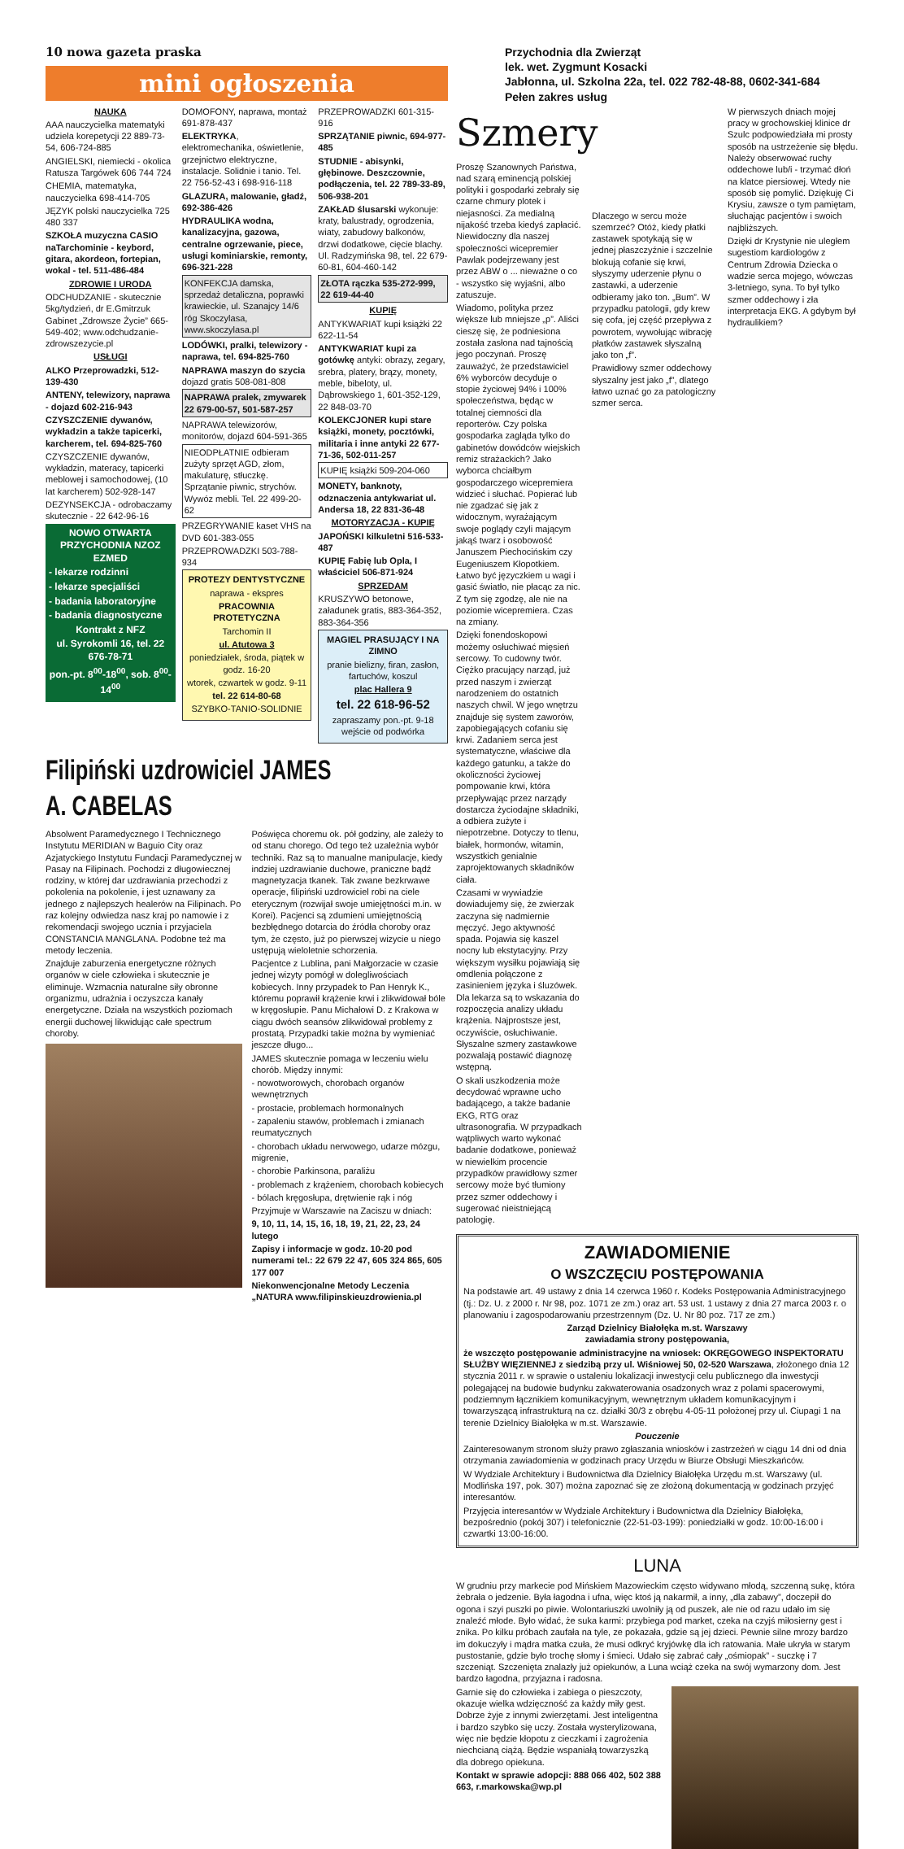10 nowa gazeta praska
mini ogłoszenia
NAUKA
AAA nauczycielka matematyki udziela korepetycji 22 889-73-54, 606-724-885
ANGIELSKI, niemiecki - okolica Ratusza Targówek 606 744 724
CHEMIA, matematyka, nauczycielka 698-414-705
JĘZYK polski nauczycielka 725 480 337
SZKOŁA muzyczna CASIO naTarchominie - keybord, gitara, akordeon, fortepian, wokal - tel. 511-486-484
ZDROWIE I URODA
ODCHUDZANIE - skutecznie 5kg/tydzień, dr E.Gmitrzuk Gabinet „Zdrowsze Życie” 665-549-402; www.odchudzanie-zdrowszezycie.pl
USŁUGI
ALKO Przeprowadzki, 512-139-430
ANTENY, telewizory, naprawa - dojazd 602-216-943
CZYSZCZENIE dywanów, wykładzin a także tapicerki, karcherem, tel. 694-825-760
CZYSZCZENIE dywanów, wykładzin, materacy, tapicerki meblowej i samochodowej, (10 lat karcherem) 502-928-147
DEZYNSEKCJA - odrobaczamy skutecznie - 22 642-96-16
NOWO OTWARTA PRZYCHODNIA NZOZ EZMED
- lekarze rodzinni
- lekarze specjaliści
- badania laboratoryjne
- badania diagnostyczne
Kontrakt z NFZ
ul. Syrokomli 16, tel. 22 676-78-71
pon.-pt. 8<sup>00</sup>-18<sup>00</sup>, sob. 8<sup>00</sup>-14<sup>00</sup>
DOMOFONY, naprawa, montaż 691-878-437
ELEKTRYKA, elektromechanika, oświetlenie, grzejnictwo elektryczne, instalacje. Solidnie i tanio. Tel. 22 756-52-43 i 698-916-118
GLAZURA, malowanie, gładź, 692-386-426
HYDRAULIKA wodna, kanalizacyjna, gazowa, centralne ogrzewanie, piece, usługi kominiarskie, remonty, 696-321-228
KONFEKCJA damska, sprzedaż detaliczna, poprawki krawieckie, ul. Szanajcy 14/6 róg Skoczylasa, www.skoczylasa.pl
LODÓWKI, pralki, telewizory - naprawa, tel. 694-825-760
NAPRAWA maszyn do szycia dojazd gratis 508-081-808
NAPRAWA pralek, zmywarek 22 679-00-57, 501-587-257
NAPRAWA telewizorów, monitorów, dojazd 604-591-365
NIEODPŁATNIE odbieram zużyty sprzęt AGD, złom, makulaturę, stłuczkę. Sprzątanie piwnic, strychów. Wywóz mebli. Tel. 22 499-20-62
PRZEGRYWANIE kaset VHS na DVD 601-383-055
PRZEPROWADZKI 503-788-934
PROTEZY DENTYSTYCZNE
naprawa - ekspres
PRACOWNIA PROTETYCZNA
Tarchomin II
ul. Atutowa 3
poniedziałek, środa, piątek w godz. 16-20
wtorek, czwartek w godz. 9-11
tel. 22 614-80-68
SZYBKO-TANIO-SOLIDNIE
PRZEPROWADZKI 601-315-916
SPRZĄTANIE piwnic, 694-977-485
STUDNIE - abisynki, głębinowe. Deszczownie, podłączenia, tel. 22 789-33-89, 506-938-201
ZAKŁAD ślusarski wykonuje: kraty, balustrady, ogrodzenia, wiaty, zabudowy balkonów, drzwi dodatkowe, cięcie blachy. Ul. Radzymińska 98, tel. 22 679-60-81, 604-460-142
ZŁOTA rączka 535-272-999, 22 619-44-40
KUPIĘ
ANTYKWARIAT kupi książki 22 622-11-54
ANTYKWARIAT kupi za gotówkę antyki: obrazy, zegary, srebra, platery, brązy, monety, meble, bibeloty, ul. Dąbrowskiego 1, 601-352-129, 22 848-03-70
KOLEKCJONER kupi stare książki, monety, pocztówki, militaria i inne antyki 22 677-71-36, 502-011-257
KUPIĘ książki 509-204-060
MONETY, banknoty, odznaczenia antykwariat ul. Andersa 18, 22 831-36-48
MOTORYZACJA - KUPIĘ
JAPOŃSKI kilkuletni 516-533-487
KUPIĘ Fabię lub Opla, I właściciel 506-871-924
SPRZEDAM
KRUSZYWO betonowe, załadunek gratis, 883-364-352, 883-364-356
MAGIEL PRASUJĄCY I NA ZIMNO
pranie bielizny, firan, zasłon, fartuchów, koszul
plac Hallera 9
tel. 22 618-96-52
zapraszamy pon.-pt. 9-18 wejście od podwórka
Filipiński uzdrowiciel JAMES A. CABELAS
Absolwent Paramedycznego I Technicznego Instytutu MERIDIAN w Baguio City oraz Azjatyckiego Instytutu Fundacji Paramedycznej w Pasay na Filipinach. Pochodzi z długowiecznej rodziny, w której dar uzdrawiania przechodzi z pokolenia na pokolenie, i jest uznawany za jednego z najlepszych healerów na Filipinach. Po raz kolejny odwiedza nasz kraj po namowie i z rekomendacji swojego ucznia i przyjaciela CONSTANCIA MANGLANA. Podobne też ma metody leczenia.
Znajduje zaburzenia energetyczne różnych organów w ciele człowieka i skutecznie je eliminuje. Wzmacnia naturalne siły obronne organizmu, udrażnia i oczyszcza kanały energetyczne. Działa na wszystkich poziomach energii duchowej likwidując całe spectrum choroby.
Poświęca choremu ok. pół godziny, ale zależy to od stanu chorego. Od tego też uzależnia wybór techniki. Raz są to manualne manipulacje, kiedy indziej uzdrawianie duchowe, pranicznе bądź magnetyzacja tkanek. Tak zwane bezkrwawe operacje, filipiński uzdrowiciel robi na ciele eterycznym (rozwijał swoje umiejętności m.in. w Korei). Pacjenci są zdumieni umiejętnością bezbłędnego dotarcia do źródła choroby oraz tym, że często, już po pierwszej wizycie u niego ustępują wieloletnie schorzenia.
Pacjentce z Lublina, pani Małgorzacie w czasie jednej wizyty pomógł w dolegliwościach kobiecych. Inny przypadek to Pan Henryk K., któremu poprawił krążenie krwi i zlikwidował bóle w kręgosłupie. Panu Michałowi D. z Krakowa w ciągu dwóch seansów zlikwidował problemy z prostatą. Przypadki takie można by wymieniać jeszcze długo...
JAMES skutecznie pomaga w leczeniu wielu chorób. Między innymi:
- nowotworowych, chorobach organów wewnętrznych
- prostacie, problemach hormonalnych
- zapaleniu stawów, problemach i zmianach reumatycznych
- chorobach układu nerwowego, udarze mózgu, migrenie,
- chorobie Parkinsona, paraliżu
- problemach z krążeniem, chorobach kobiecych
- bólach kręgosłupa, drętwienie rąk i nóg
Przyjmuje w Warszawie na Zaciszu w dniach:
9, 10, 11, 14, 15, 16, 18, 19, 21, 22, 23, 24 lutego
Zapisy i informacje w godz. 10-20 pod numerami tel.: 22 679 22 47, 605 324 865, 605 177 007
Niekonwencjonalne Metody Leczenia „NATURA www.filipinskieuzdrowienia.pl
Przychodnia dla Zwierząt
lek. wet. Zygmunt Kosacki
Jabłonna, ul. Szkolna 22a, tel. 022 782-48-88, 0602-341-684
Pełen zakres usług
Szmery
Proszę Szanownych Państwa, nad szarą eminencją polskiej polityki i gospodarki zebrały się czarne chmury plotek i niejasności. Za medialną nijakość trzeba kiedyś zapłacić. Niewidoczny dla naszej społeczności wicepremier Pawlak podejrzewany jest przez ABW o ... nieważne o co - wszystko się wyjaśni, albo zatuszuje.
Wiadomo, polityka przez większe lub mniejsze „p”. Aliści cieszę się, że podniesiona została zasłona nad tajnością jego poczynań. Proszę zauważyć, że przedstawiciel 6% wyborców decyduje o stopie życiowej 94% i 100% społeczeństwa, będąc w totalnej ciemności dla reporterów. Czy polska gospodarka zagląda tylko do gabinetów dowódców wiejskich remiz strażackich? Jako wyborca chciałbym gospodarczego wicepremiera widzieć i słuchać. Popierać lub nie zgadzać się jak z widocznym, wyrażającym swoje poglądy czyli mającym jakąś twarz i osobowość Januszem Piechocińskim czy Eugeniuszem Kłopotkiem. Łatwo być języczkiem u wagi i gasić światło, nie płacąc za nic. Z tym się zgodzę, ale nie na poziomie wicepremiera. Czas na zmiany.
Dzięki fonendoskopowi możemy osłuchiwać mięsień sercowy. To cudowny twór. Ciężko pracujący narząd, już przed naszym i zwierząt narodzeniem do ostatnich naszych chwil. W jego wnętrzu znajduje się system zaworów, zapobiegających cofaniu się krwi. Zadaniem serca jest systematyczne, właściwe dla każdego gatunku, a także do okoliczności życiowej pompowanie krwi, która przepływając przez narządy dostarcza życiodajne składniki, a odbiera zużyte i niepotrzebne. Dotyczy to tlenu, białek, hormonów, witamin, wszystkich genialnie zaprojektowanych składników ciała.
Czasami w wywiadzie dowiadujemy się, że zwierzak zaczyna się nadmiernie męczyć. Jego aktywność spada. Pojawia się kaszel nocny lub ekstytacyjny. Przy większym wysiłku pojawiają się omdlenia połączone z zasinieniem języka i śluzówek. Dla lekarza są to wskazania do rozpoczęcia analizy układu krążenia. Najprostsze jest, oczywiście, osłuchiwanie. Słyszalne szmery zastawkowe pozwalają postawić diagnozę wstępną.
O skali uszkodzenia może decydować wprawne ucho badającego, a także badanie EKG, RTG oraz ultrasonografia. W przypadkach wątpliwych warto wykonać badanie dodatkowe, ponieważ w niewielkim procencie przypadków prawidłowy szmer sercowy może być tłumiony przez szmer oddechowy i sugerować nieistniejącą patologię.
Dlaczego w sercu może szemrzeć? Otóż, kiedy płatki zastawek spotykają się w jednej płaszczyźnie i szczelnie blokują cofanie się krwi, słyszymy uderzenie płynu o zastawki, a uderzenie odbieramy jako ton. „Bum”. W przypadku patologii, gdy krew się cofa, jej część przepływa z powrotem, wywołując wibrację płatków zastawek słyszalną jako ton „f”.
Prawidłowy szmer oddechowy słyszalny jest jako „f”, dlatego łatwo uznać go za patologiczny szmer serca.
W pierwszych dniach mojej pracy w grochowskiej klinice dr Szulc podpowiedziała mi prosty sposób na ustrzeżenie się błędu. Należy obserwować ruchy oddechowe lub/i - trzymać dłoń na klatce piersiowej. Wtedy nie sposób się pomylić. Dziękuję Ci Krysiu, zawsze o tym pamiętam, słuchając pacjentów i swoich najbliższych.
Dzięki dr Krystynie nie uległem sugestiom kardiologów z Centrum Zdrowia Dziecka o wadzie serca mojego, wówczas 3-letniego, syna. To był tylko szmer oddechowy i zła interpretacja EKG. A gdybym był hydraulikiem?
ZAWIADOMIENIE
O WSZCZĘCIU POSTĘPOWANIA
Na podstawie art. 49 ustawy z dnia 14 czerwca 1960 r. Kodeks Postępowania Administracyjnego (tj.: Dz. U. z 2000 r. Nr 98, poz. 1071 ze zm.) oraz art. 53 ust. 1 ustawy z dnia 27 marca 2003 r. o planowaniu i zagospodarowaniu przestrzennym (Dz. U. Nr 80 poz. 717 ze zm.)
Zarząd Dzielnicy Białołęka m.st. Warszawy
zawiadamia strony postępowania,
że wszczęto postępowanie administracyjne na wniosek: OKRĘGOWEGO INSPEKTORATU SŁUŻBY WIĘZIENNEJ z siedzibą przy ul. Wiśniowej 50, 02-520 Warszawa, złożonego dnia 12 stycznia 2011 r. w sprawie o ustaleniu lokalizacji inwestycji celu publicznego dla inwestycji polegającej na budowie budynku zakwaterowania osadzonych wraz z polami spacerowymi, podziemnym łącznikiem komunikacyjnym, wewnętrznym układem komunikacyjnym i towarzyszącą infrastrukturą na cz. działki 30/3 z obrębu 4-05-11 położonej przy ul. Ciupagi 1 na terenie Dzielnicy Białołęka w m.st. Warszawie.
Pouczenie
Zainteresowanym stronom służy prawo zgłaszania wniosków i zastrzeżeń w ciągu 14 dni od dnia otrzymania zawiadomienia w godzinach pracy Urzędu w Biurze Obsługi Mieszkańców.
W Wydziale Architektury i Budownictwa dla Dzielnicy Białołęka Urzędu m.st. Warszawy (ul. Modlińska 197, pok. 307) można zapoznać się ze złożoną dokumentacją w godzinach przyjęć interesantów.
Przyjęcia interesantów w Wydziale Architektury i Budownictwa dla Dzielnicy Białołęka, bezpośrednio (pokój 307) i telefonicznie (22-51-03-199): poniedziałki w godz. 10:00-16:00 i czwartki 13:00-16:00.
LUNA
W grudniu przy markecie pod Mińskiem Mazowieckim często widywano młodą, szczenną sukę, która żebrała o jedzenie. Była łagodna i ufna, więc ktoś ją nakarmił, a inny, „dla zabawy”, doczepił do ogona i szyi puszki po piwie. Wolontariuszki uwolniły ją od puszek, ale nie od razu udało im się znaleźć młode. Było widać, że suka karmi: przybiega pod market, czeka na czyjś miłosierny gest i znika. Po kilku próbach zaufała na tyle, ze pokazała, gdzie są jej dzieci. Pewnie silne mrozy bardzo im dokuczyły i mądra matka czuła, że musi odkryć kryjówkę dla ich ratowania. Małe ukryła w starym pustostanie, gdzie było trochę słomy i śmieci. Udało się zabrać cały „ośmiopak” - suczkę i 7 szczeniąt. Szczenięta znalazły już opiekunów, a Luna wciąż czeka na swój wymarzony dom. Jest bardzo łagodna, przyjazna i radosna.
Garnie się do człowieka i zabiega o pieszczoty, okazuje wielka wdzięczność za każdy miły gest. Dobrze żyje z innymi zwierzętami. Jest inteligentna i bardzo szybko się uczy. Została wysterylizowana, więc nie będzie kłopotu z cieczkami i zagrożenia niechcianą ciążą. Będzie wspaniałą towarzyszką dla dobrego opiekuna.
Kontakt w sprawie adopcji: 888 066 402, 502 388 663, r.markowska@wp.pl